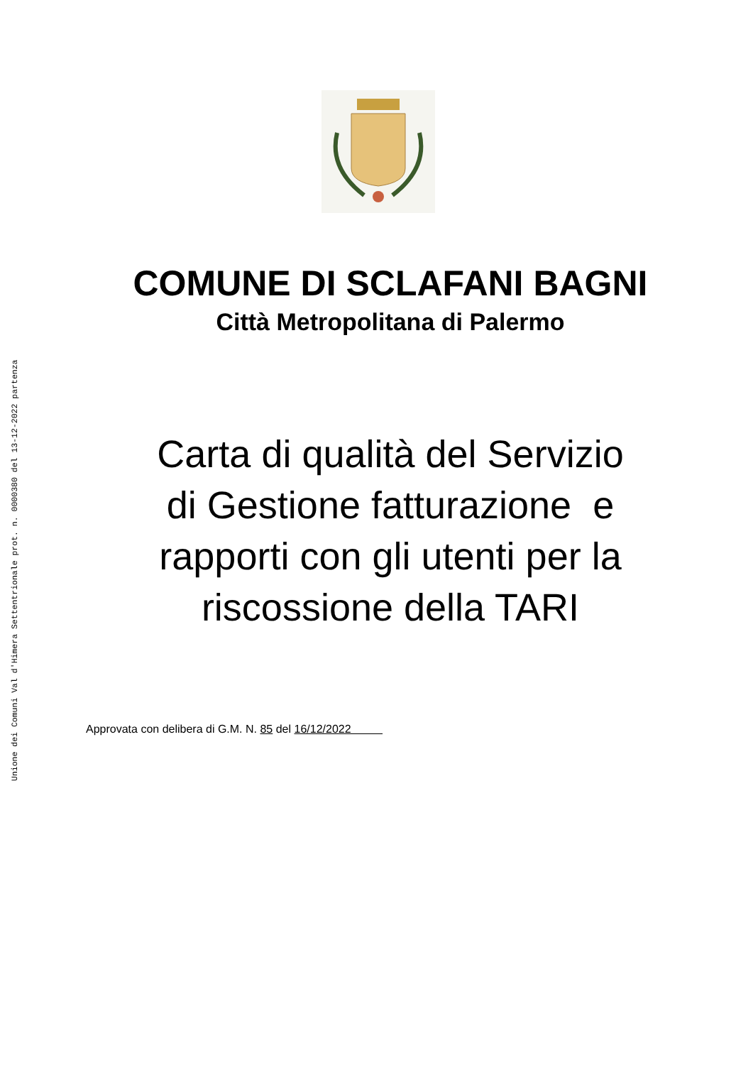Unione dei Comuni Val d'Himera Settentrionale prot. n. 0000380 del 13-12-2022 partenza
COMUNE DI SCLAFANI BAGNI
Città Metropolitana di Palermo
Carta di qualità del Servizio
di Gestione fatturazione e
rapporti con gli utenti per la
riscossione della TARI
Approvata con delibera di G.M. N. 85 del 16/12/2022